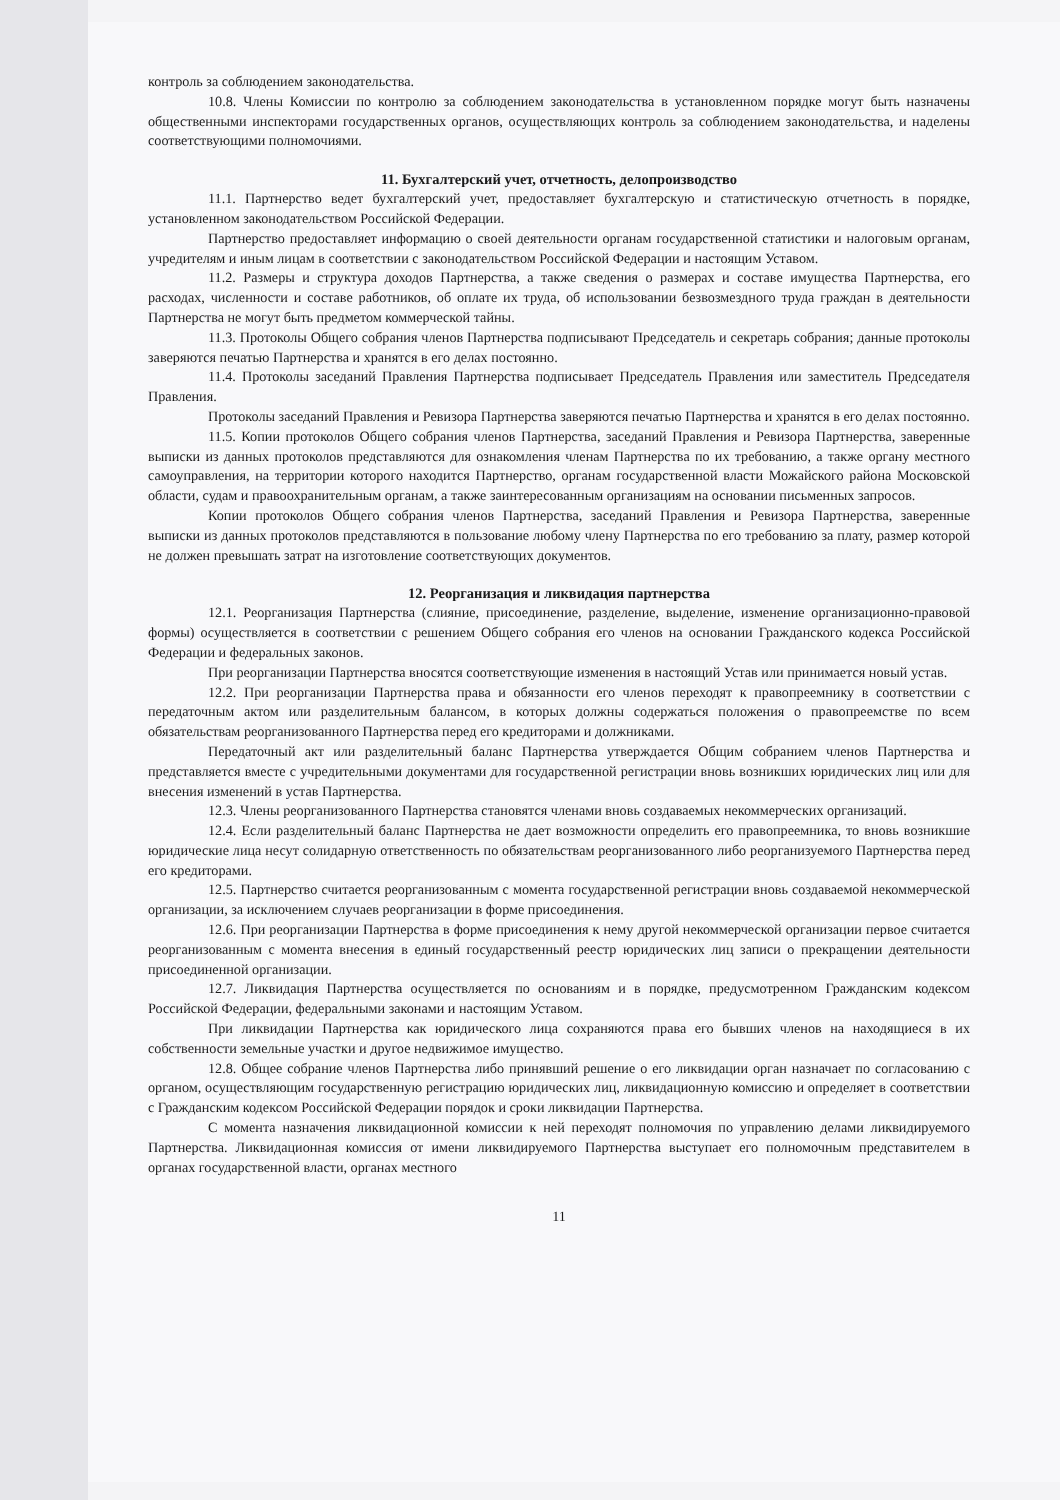контроль за соблюдением законодательства.
10.8. Члены Комиссии по контролю за соблюдением законодательства в установленном порядке могут быть назначены общественными инспекторами государственных органов, осуществляющих контроль за соблюдением законодательства, и наделены соответствующими полномочиями.
11. Бухгалтерский учет, отчетность, делопроизводство
11.1. Партнерство ведет бухгалтерский учет, предоставляет бухгалтерскую и статистическую отчетность в порядке, установленном законодательством Российской Федерации.
Партнерство предоставляет информацию о своей деятельности органам государственной статистики и налоговым органам, учредителям и иным лицам в соответствии с законодательством Российской Федерации и настоящим Уставом.
11.2. Размеры и структура доходов Партнерства, а также сведения о размерах и составе имущества Партнерства, его расходах, численности и составе работников, об оплате их труда, об использовании безвозмездного труда граждан в деятельности Партнерства не могут быть предметом коммерческой тайны.
11.3. Протоколы Общего собрания членов Партнерства подписывают Председатель и секретарь собрания; данные протоколы заверяются печатью Партнерства и хранятся в его делах постоянно.
11.4. Протоколы заседаний Правления Партнерства подписывает Председатель Правления или заместитель Председателя Правления.
Протоколы заседаний Правления и Ревизора Партнерства заверяются печатью Партнерства и хранятся в его делах постоянно.
11.5. Копии протоколов Общего собрания членов Партнерства, заседаний Правления и Ревизора Партнерства, заверенные выписки из данных протоколов представляются для ознакомления членам Партнерства по их требованию, а также органу местного самоуправления, на территории которого находится Партнерство, органам государственной власти Можайского района Московской области, судам и правоохранительным органам, а также заинтересованным организациям на основании письменных запросов.
Копии протоколов Общего собрания членов Партнерства, заседаний Правления и Ревизора Партнерства, заверенные выписки из данных протоколов представляются в пользование любому члену Партнерства по его требованию за плату, размер которой не должен превышать затрат на изготовление соответствующих документов.
12. Реорганизация и ликвидация партнерства
12.1. Реорганизация Партнерства (слияние, присоединение, разделение, выделение, изменение организационно-правовой формы) осуществляется в соответствии с решением Общего собрания его членов на основании Гражданского кодекса Российской Федерации и федеральных законов.
При реорганизации Партнерства вносятся соответствующие изменения в настоящий Устав или принимается новый устав.
12.2. При реорганизации Партнерства права и обязанности его членов переходят к правопреемнику в соответствии с передаточным актом или разделительным балансом, в которых должны содержаться положения о правопреемстве по всем обязательствам реорганизованного Партнерства перед его кредиторами и должниками.
Передаточный акт или разделительный баланс Партнерства утверждается Общим собранием членов Партнерства и представляется вместе с учредительными документами для государственной регистрации вновь возникших юридических лиц или для внесения изменений в устав Партнерства.
12.3. Члены реорганизованного Партнерства становятся членами вновь создаваемых некоммерческих организаций.
12.4. Если разделительный баланс Партнерства не дает возможности определить его правопреемника, то вновь возникшие юридические лица несут солидарную ответственность по обязательствам реорганизованного либо реорганизуемого Партнерства перед его кредиторами.
12.5. Партнерство считается реорганизованным с момента государственной регистрации вновь создаваемой некоммерческой организации, за исключением случаев реорганизации в форме присоединения.
12.6. При реорганизации Партнерства в форме присоединения к нему другой некоммерческой организации первое считается реорганизованным с момента внесения в единый государственный реестр юридических лиц записи о прекращении деятельности присоединенной организации.
12.7. Ликвидация Партнерства осуществляется по основаниям и в порядке, предусмотренном Гражданским кодексом Российской Федерации, федеральными законами и настоящим Уставом.
При ликвидации Партнерства как юридического лица сохраняются права его бывших членов на находящиеся в их собственности земельные участки и другое недвижимое имущество.
12.8. Общее собрание членов Партнерства либо принявший решение о его ликвидации орган назначает по согласованию с органом, осуществляющим государственную регистрацию юридических лиц, ликвидационную комиссию и определяет в соответствии с Гражданским кодексом Российской Федерации порядок и сроки ликвидации Партнерства.
С момента назначения ликвидационной комиссии к ней переходят полномочия по управлению делами ликвидируемого Партнерства. Ликвидационная комиссия от имени ликвидируемого Партнерства выступает его полномочным представителем в органах государственной власти, органах местного
11